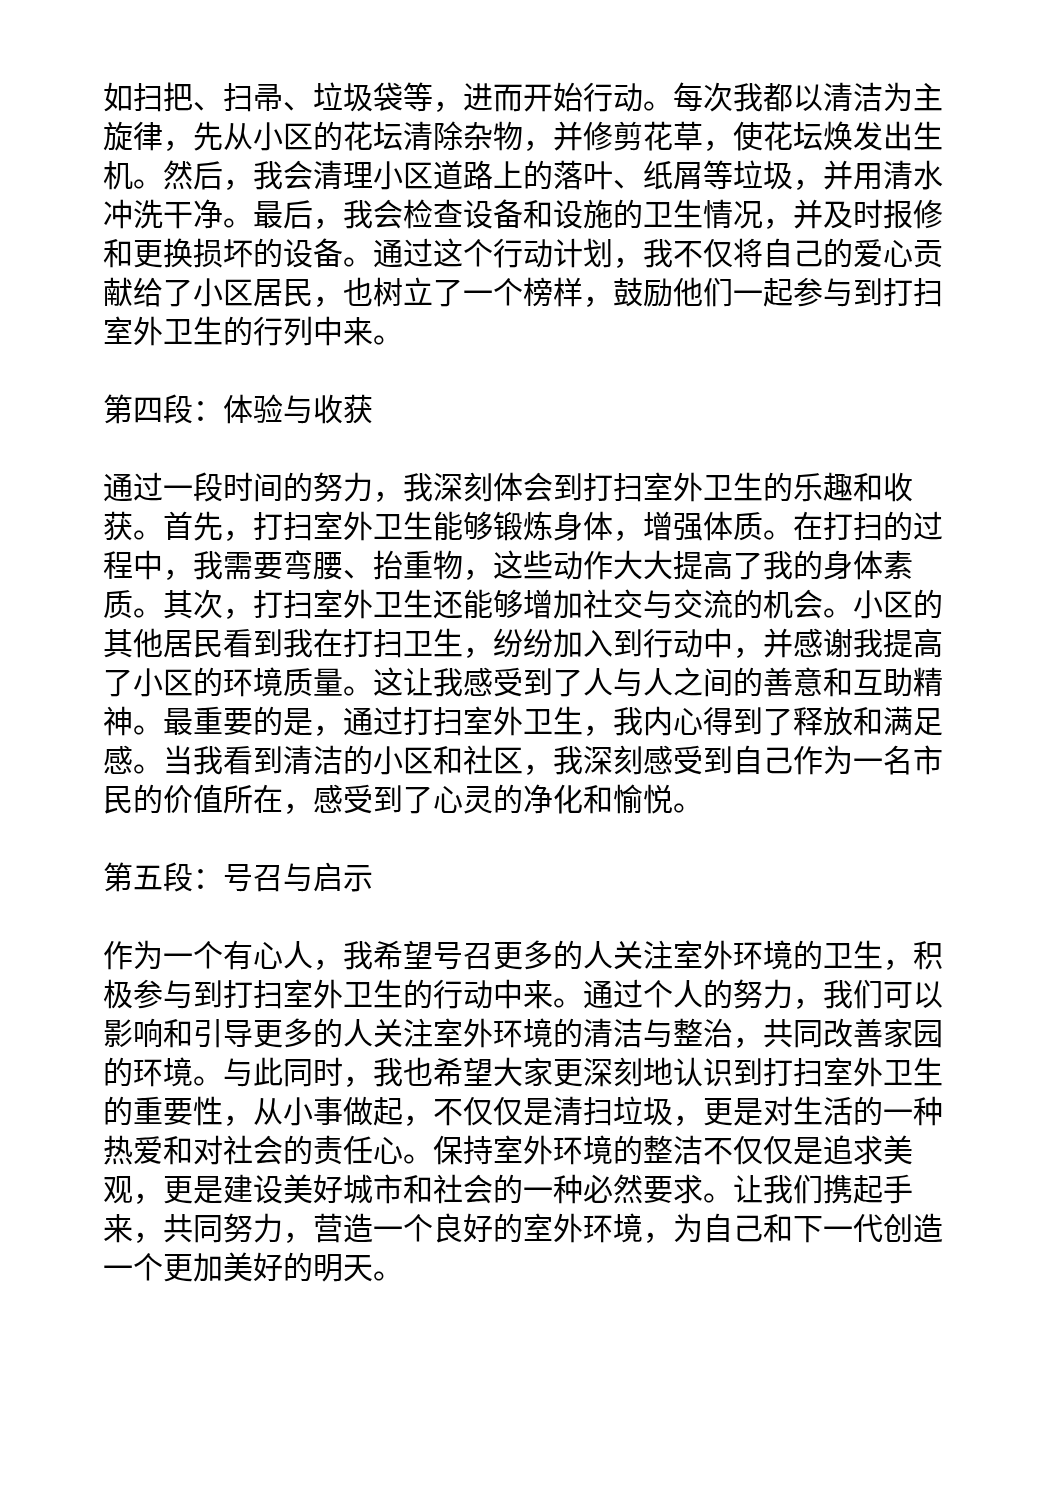如扫把、扫帚、垃圾袋等，进而开始行动。每次我都以清洁为主旋律，先从小区的花坛清除杂物，并修剪花草，使花坛焕发出生机。然后，我会清理小区道路上的落叶、纸屑等垃圾，并用清水冲洗干净。最后，我会检查设备和设施的卫生情况，并及时报修和更换损坏的设备。通过这个行动计划，我不仅将自己的爱心贡献给了小区居民，也树立了一个榜样，鼓励他们一起参与到打扫室外卫生的行列中来。
第四段：体验与收获
通过一段时间的努力，我深刻体会到打扫室外卫生的乐趣和收获。首先，打扫室外卫生能够锻炼身体，增强体质。在打扫的过程中，我需要弯腰、抬重物，这些动作大大提高了我的身体素质。其次，打扫室外卫生还能够增加社交与交流的机会。小区的其他居民看到我在打扫卫生，纷纷加入到行动中，并感谢我提高了小区的环境质量。这让我感受到了人与人之间的善意和互助精神。最重要的是，通过打扫室外卫生，我内心得到了释放和满足感。当我看到清洁的小区和社区，我深刻感受到自己作为一名市民的价值所在，感受到了心灵的净化和愉悦。
第五段：号召与启示
作为一个有心人，我希望号召更多的人关注室外环境的卫生，积极参与到打扫室外卫生的行动中来。通过个人的努力，我们可以影响和引导更多的人关注室外环境的清洁与整治，共同改善家园的环境。与此同时，我也希望大家更深刻地认识到打扫室外卫生的重要性，从小事做起，不仅仅是清扫垃圾，更是对生活的一种热爱和对社会的责任心。保持室外环境的整洁不仅仅是追求美观，更是建设美好城市和社会的一种必然要求。让我们携起手来，共同努力，营造一个良好的室外环境，为自己和下一代创造一个更加美好的明天。